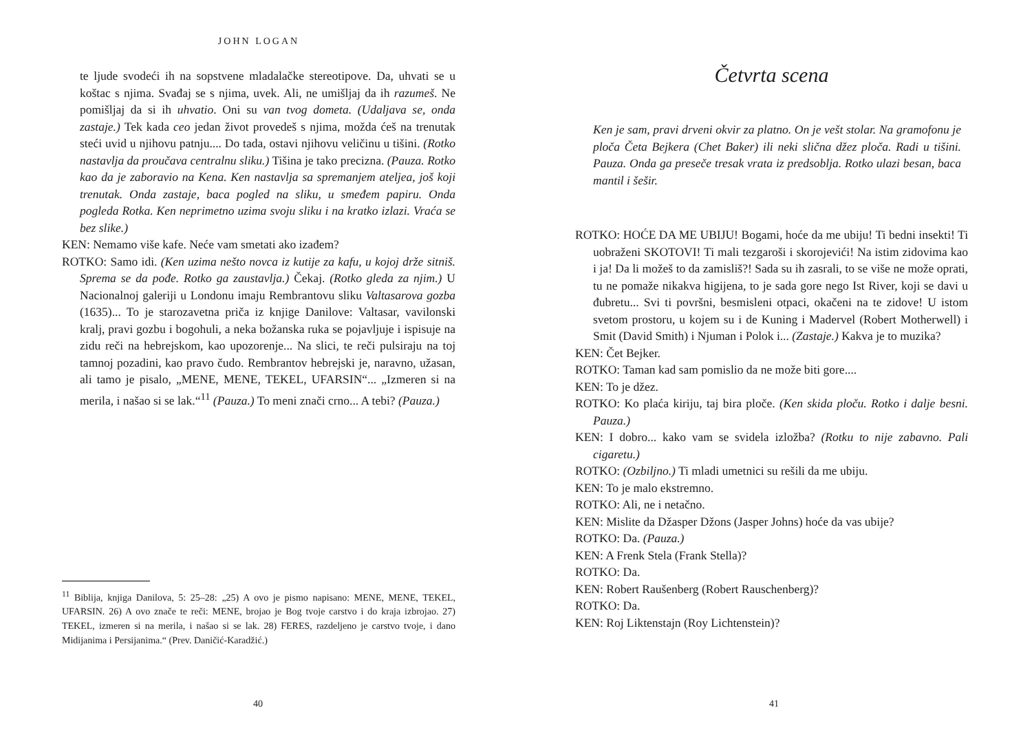JOHN LOGAN
te ljude svodeći ih na sopstvene mladalačke stereotipove. Da, uhvati se u koštac s njima. Svađaj se s njima, uvek. Ali, ne umišljaj da ih razumeš. Ne pomišljaj da si ih uhvatio. Oni su van tvog dometa. (Udaljava se, onda zastaje.) Tek kada ceo jedan život provedeš s njima, možda ćeš na trenutak steći uvid u njihovu patnju.... Do tada, ostavi njihovu veličinu u tišini. (Rotko nastavlja da proučava centralnu sliku.) Tišina je tako precizna. (Pauza. Rotko kao da je zaboravio na Kena. Ken nastavlja sa spremanjem ateljea, još koji trenutak. Onda zastaje, baca pogled na sliku, u smeđem papiru. Onda pogleda Rotka. Ken neprimetno uzima svoju sliku i na kratko izlazi. Vraća se bez slike.)
KEN: Nemamo više kafe. Neće vam smetati ako izađem?
ROTKO: Samo idi. (Ken uzima nešto novca iz kutije za kafu, u kojoj drže sitniš. Sprema se da pođe. Rotko ga zaustavlja.) Čekaj. (Rotko gleda za njim.) U Nacionalnoj galeriji u Londonu imaju Rembrantovu sliku Valtasarova gozba (1635)... To je starozavetna priča iz knjige Danilove: Valtasar, vavilonski kralj, pravi gozbu i bogohuli, a neka božanska ruka se pojavljuje i ispisuje na zidu reči na hebrejskom, kao upozorenje... Na slici, te reči pulsiraju na toj tamnoj pozadini, kao pravo čudo. Rembrantov hebrejski je, naravno, užasan, ali tamo je pisalo, „MENE, MENE, TEKEL, UFARSIN“... „Izmeren si na merila, i našao si se lak.“<sup>11</sup> (Pauza.) To meni znači crno... A tebi? (Pauza.)
<sup>11</sup> Biblija, knjiga Danilova, 5: 25–28: „25) A ovo je pismo napisano: MENE, MENE, TEKEL, UFARSIN. 26) A ovo znače te reči: MENE, brojao je Bog tvoje carstvo i do kraja izbrojao. 27) TEKEL, izmeren si na merila, i našao si se lak. 28) FERES, razdeljeno je carstvo tvoje, i dano Midijanima i Persijanima.“ (Prev. Daničić-Karadžić.)
40
Četvrta scena
Ken je sam, pravi drveni okvir za platno. On je vešt stolar. Na gramofonu je ploča Četa Bejkera (Chet Baker) ili neki slična džez ploča. Radi u tišini. Pauza. Onda ga preseče tresak vrata iz predsoblja. Rotko ulazi besan, baca mantil i šešir.
ROTKO: HOĆE DA ME UBIJU! Bogami, hoće da me ubiju! Ti bedni insekti! Ti uobraženi SKOTOVI! Ti mali tezgaroši i skorojevići! Na istim zidovima kao i ja! Da li možeš to da zamisliš?! Sada su ih zasrali, to se više ne može oprati, tu ne pomaže nikakva higijena, to je sada gore nego Ist River, koji se davi u đubretu... Svi ti površni, besmisleni otpaci, okačeni na te zidove! U istom svetom prostoru, u kojem su i de Kuning i Madervel (Robert Motherwell) i Smit (David Smith) i Njuman i Polok i... (Zastaje.) Kakva je to muzika?
KEN: Čet Bejker.
ROTKO: Taman kad sam pomislio da ne može biti gore....
KEN: To je džez.
ROTKO: Ko plaća kiriju, taj bira ploče. (Ken skida ploču. Rotko i dalje besni. Pauza.)
KEN: I dobro... kako vam se svidela izložba? (Rotku to nije zabavno. Pali cigaretu.)
ROTKO: (Ozbiljno.) Ti mladi umetnici su rešili da me ubiju.
KEN: To je malo ekstremno.
ROTKO: Ali, ne i netačno.
KEN: Mislite da Džasper Džons (Jasper Johns) hoće da vas ubije?
ROTKO: Da. (Pauza.)
KEN: A Frenk Stela (Frank Stella)?
ROTKO: Da.
KEN: Robert Raušenberg (Robert Rauschenberg)?
ROTKO: Da.
KEN: Roj Liktenstajn (Roy Lichtenstein)?
41